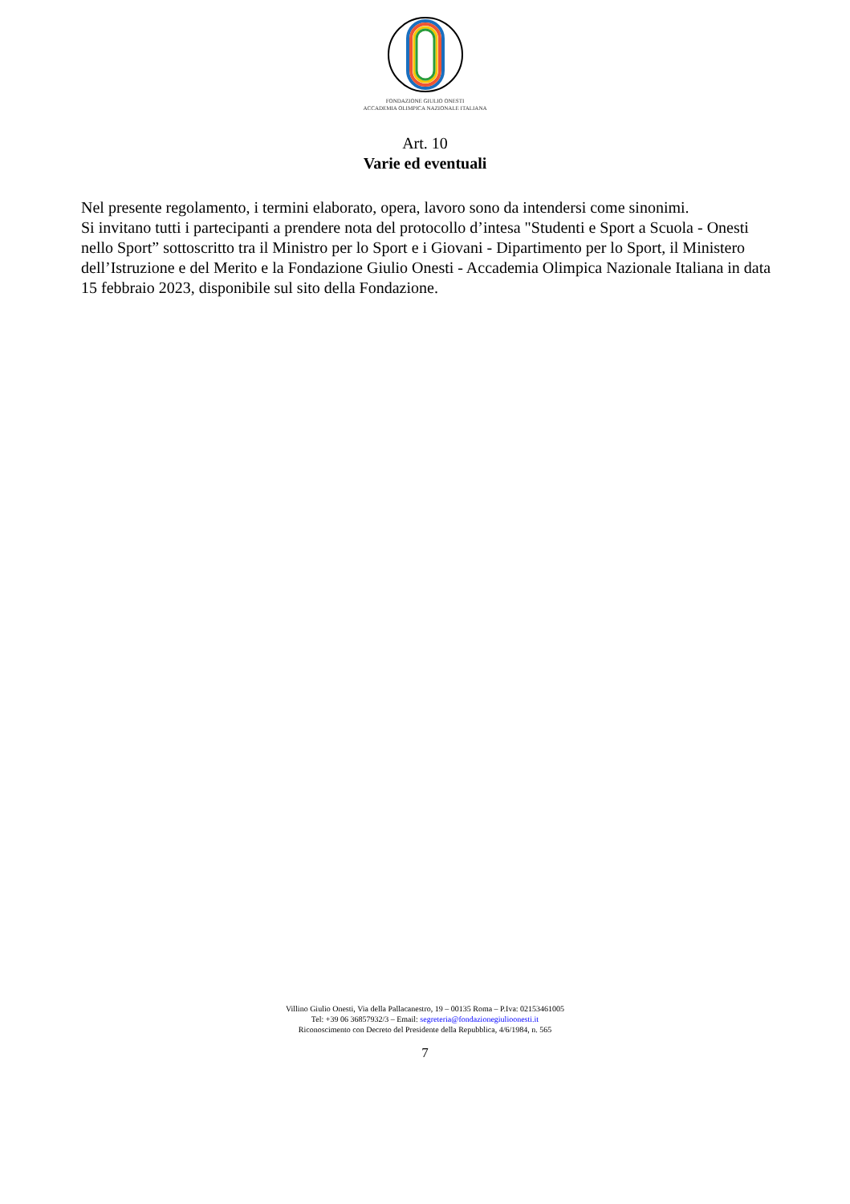FONDAZIONE GIULIO ONESTI
ACCADEMIA OLIMPICA NAZIONALE ITALIANA
Art. 10
Varie ed eventuali
Nel presente regolamento, i termini elaborato, opera, lavoro sono da intendersi come sinonimi.
Si invitano tutti i partecipanti a prendere nota del protocollo d’intesa "Studenti e Sport a Scuola - Onesti nello Sport” sottoscritto tra il Ministro per lo Sport e i Giovani - Dipartimento per lo Sport, il Ministero dell’Istruzione e del Merito e la Fondazione Giulio Onesti - Accademia Olimpica Nazionale Italiana in data 15 febbraio 2023, disponibile sul sito della Fondazione.
Villino Giulio Onesti, Via della Pallacanestro, 19 – 00135 Roma – P.Iva: 02153461005
Tel: +39 06 36857932/3 – Email: segreteria@fondazionegiulioonesti.it
Riconoscimento con Decreto del Presidente della Repubblica, 4/6/1984, n. 565
7